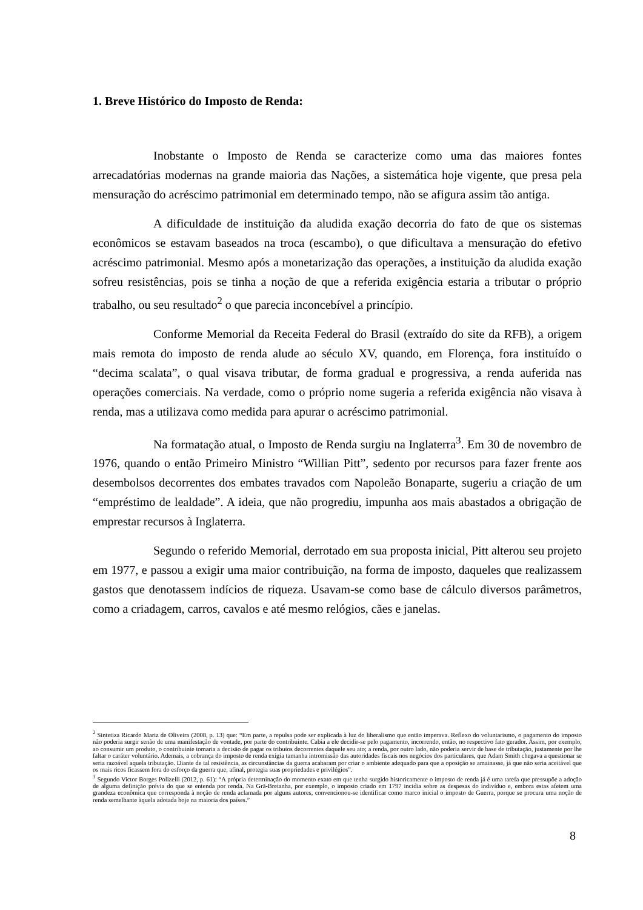1. Breve Histórico do Imposto de Renda:
Inobstante o Imposto de Renda se caracterize como uma das maiores fontes arrecadatórias modernas na grande maioria das Nações, a sistemática hoje vigente, que presa pela mensuração do acréscimo patrimonial em determinado tempo, não se afigura assim tão antiga.
A dificuldade de instituição da aludida exação decorria do fato de que os sistemas econômicos se estavam baseados na troca (escambo), o que dificultava a mensuração do efetivo acréscimo patrimonial. Mesmo após a monetarização das operações, a instituição da aludida exação sofreu resistências, pois se tinha a noção de que a referida exigência estaria a tributar o próprio trabalho, ou seu resultado<sup>2</sup> o que parecia inconcebível a princípio.
Conforme Memorial da Receita Federal do Brasil (extraído do site da RFB), a origem mais remota do imposto de renda alude ao século XV, quando, em Florença, fora instituído o “decima scalata”, o qual visava tributar, de forma gradual e progressiva, a renda auferida nas operações comerciais. Na verdade, como o próprio nome sugeria a referida exigência não visava à renda, mas a utilizava como medida para apurar o acréscimo patrimonial.
Na formatação atual, o Imposto de Renda surgiu na Inglaterra<sup>3</sup>. Em 30 de novembro de 1976, quando o então Primeiro Ministro “Willian Pitt”, sedento por recursos para fazer frente aos desembolsos decorrentes dos embates travados com Napoleão Bonaparte, sugeriu a criação de um “empréstimo de lealdade”. A ideia, que não progrediu, impunha aos mais abastados a obrigação de emprestar recursos à Inglaterra.
Segundo o referido Memorial, derrotado em sua proposta inicial, Pitt alterou seu projeto em 1977, e passou a exigir uma maior contribuição, na forma de imposto, daqueles que realizassem gastos que denotassem indícios de riqueza. Usavam-se como base de cálculo diversos parâmetros, como a criadagem, carros, cavalos e até mesmo relógios, cães e janelas.
<sup>2</sup> Sintetiza Ricardo Mariz de Oliveira (2008, p. 13) que: “Em parte, a repulsa pode ser explicada à luz do liberalismo que então imperava. Reflexo do voluntarismo, o pagamento do imposto não poderia surgir senão de uma manifestação de vontade, por parte do contribuinte. Cabia a ele decidir-se pelo pagamento, incorrendo, então, no respectivo fato gerador. Assim, por exemplo, ao consumir um produto, o contribuinte tomaria a decisão de pagar os tributos decorrentes daquele seu ato; a renda, por outro lado, não poderia servir de base de tributação, justamente por lhe faltar o caráter voluntário. Ademais, a cobrança do imposto de renda exigia tamanha intromissão das autoridades fiscais nos negócios dos particulares, que Adam Smith chegava a questionar se seria razoável aquela tributação. Diante de tal resistência, as circunstâncias da guerra acabaram por criar o ambiente adequado para que a oposição se amainasse, já que não seria aceitável que os mais ricos ficassem fora do esforço da guerra que, afinal, protegia suas propriedades e privilégios”.
<sup>3</sup> Segundo Victor Borges Polizelli (2012, p. 61): “A própria determinação do momento exato em que tenha surgido historicamente o imposto de renda já é uma tarefa que pressupõe a adoção de alguma definição prévia do que se entenda por renda. Na Grã-Bretanha, por exemplo, o imposto criado em 1797 incidia sobre as despesas do indivíduo e, embora estas afetem uma grandeza econômica que corresponda à noção de renda aclamada por alguns autores, convencionou-se identificar como marco inicial o imposto de Guerra, porque se procura uma noção de renda semelhante àquela adotada hoje na maioria dos países.”
8